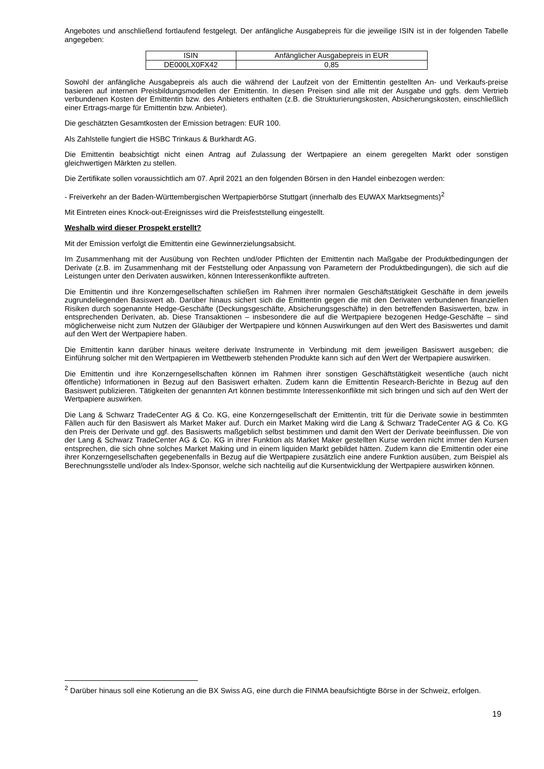Angebotes und anschließend fortlaufend festgelegt. Der anfängliche Ausgabepreis für die jeweilige ISIN ist in der folgenden Tabelle angegeben:
| ISIN | Anfänglicher Ausgabepreis in EUR |
| DE000LX0FX42 | 0,85 |
Sowohl der anfängliche Ausgabepreis als auch die während der Laufzeit von der Emittentin gestellten An- und Verkaufs-preise basieren auf internen Preisbildungsmodellen der Emittentin. In diesen Preisen sind alle mit der Ausgabe und ggfs. dem Vertrieb verbundenen Kosten der Emittentin bzw. des Anbieters enthalten (z.B. die Strukturierungskosten, Absicherungskosten, einschließlich einer Ertrags-marge für Emittentin bzw. Anbieter).
Die geschätzten Gesamtkosten der Emission betragen: EUR 100.
Als Zahlstelle fungiert die HSBC Trinkaus & Burkhardt AG.
Die Emittentin beabsichtigt nicht einen Antrag auf Zulassung der Wertpapiere an einem geregelten Markt oder sonstigen gleichwertigen Märkten zu stellen.
Die Zertifikate sollen voraussichtlich am 07. April 2021 an den folgenden Börsen in den Handel einbezogen werden:
- Freiverkehr an der Baden-Württembergischen Wertpapierbörse Stuttgart (innerhalb des EUWAX Marktsegments)<sup>2</sup>
Mit Eintreten eines Knock-out-Ereignisses wird die Preisfeststellung eingestellt.
Weshalb wird dieser Prospekt erstellt?
Mit der Emission verfolgt die Emittentin eine Gewinnerzielungsabsicht.
Im Zusammenhang mit der Ausübung von Rechten und/oder Pflichten der Emittentin nach Maßgabe der Produktbedingungen der Derivate (z.B. im Zusammenhang mit der Feststellung oder Anpassung von Parametern der Produktbedingungen), die sich auf die Leistungen unter den Derivaten auswirken, können Interessenkonflikte auftreten.
Die Emittentin und ihre Konzerngesellschaften schließen im Rahmen ihrer normalen Geschäftstätigkeit Geschäfte in dem jeweils zugrundeliegenden Basiswert ab. Darüber hinaus sichert sich die Emittentin gegen die mit den Derivaten verbundenen finanziellen Risiken durch sogenannte Hedge-Geschäfte (Deckungsgeschäfte, Absicherungsgeschäfte) in den betreffenden Basiswerten, bzw. in entsprechenden Derivaten, ab. Diese Transaktionen – insbesondere die auf die Wertpapiere bezogenen Hedge-Geschäfte – sind möglicherweise nicht zum Nutzen der Gläubiger der Wertpapiere und können Auswirkungen auf den Wert des Basiswertes und damit auf den Wert der Wertpapiere haben.
Die Emittentin kann darüber hinaus weitere derivate Instrumente in Verbindung mit dem jeweiligen Basiswert ausgeben; die Einführung solcher mit den Wertpapieren im Wettbewerb stehenden Produkte kann sich auf den Wert der Wertpapiere auswirken.
Die Emittentin und ihre Konzerngesellschaften können im Rahmen ihrer sonstigen Geschäftstätigkeit wesentliche (auch nicht öffentliche) Informationen in Bezug auf den Basiswert erhalten. Zudem kann die Emittentin Research-Berichte in Bezug auf den Basiswert publizieren. Tätigkeiten der genannten Art können bestimmte Interessenkonflikte mit sich bringen und sich auf den Wert der Wertpapiere auswirken.
Die Lang & Schwarz TradeCenter AG & Co. KG, eine Konzerngesellschaft der Emittentin, tritt für die Derivate sowie in bestimmten Fällen auch für den Basiswert als Market Maker auf. Durch ein Market Making wird die Lang & Schwarz TradeCenter AG & Co. KG den Preis der Derivate und ggf. des Basiswerts maßgeblich selbst bestimmen und damit den Wert der Derivate beeinflussen. Die von der Lang & Schwarz TradeCenter AG & Co. KG in ihrer Funktion als Market Maker gestellten Kurse werden nicht immer den Kursen entsprechen, die sich ohne solches Market Making und in einem liquiden Markt gebildet hätten. Zudem kann die Emittentin oder eine ihrer Konzerngesellschaften gegebenenfalls in Bezug auf die Wertpapiere zusätzlich eine andere Funktion ausüben, zum Beispiel als Berechnungsstelle und/oder als Index-Sponsor, welche sich nachteilig auf die Kursentwicklung der Wertpapiere auswirken können.
<sup>2</sup> Darüber hinaus soll eine Kotierung an die BX Swiss AG, eine durch die FINMA beaufsichtigte Börse in der Schweiz, erfolgen.
19